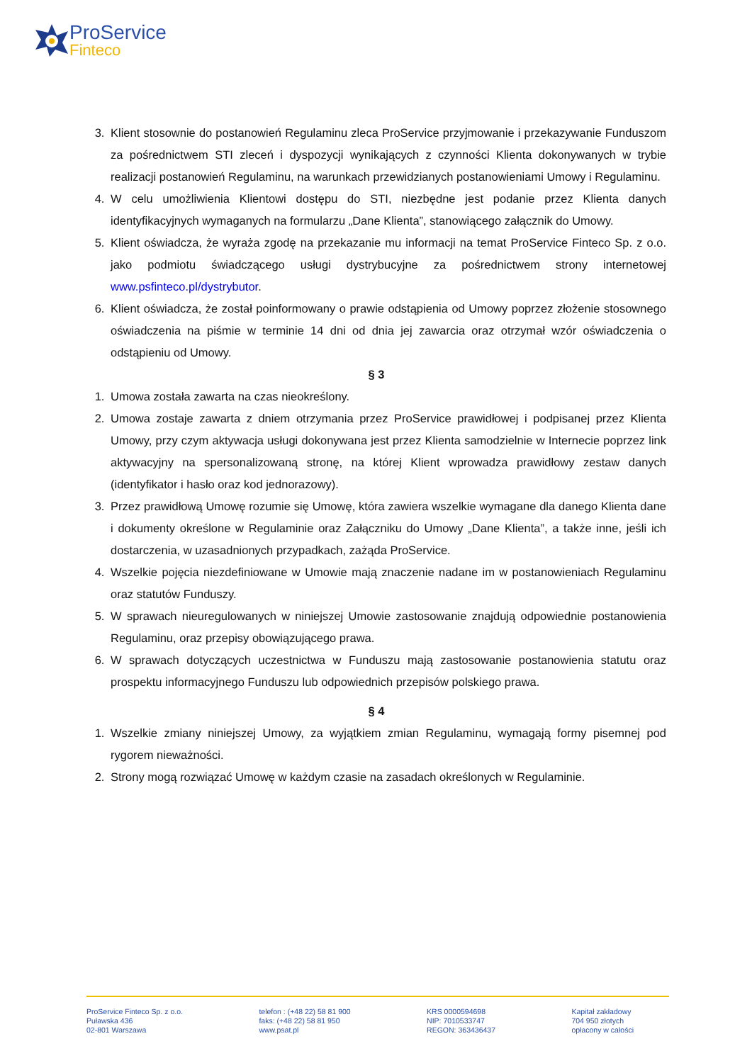ProService
Finteco
3. Klient stosownie do postanowień Regulaminu zleca ProService przyjmowanie i przekazywanie Funduszom za pośrednictwem STI zleceń i dyspozycji wynikających z czynności Klienta dokonywanych w trybie realizacji postanowień Regulaminu, na warunkach przewidzianych postanowieniami Umowy i Regulaminu.
4. W celu umożliwienia Klientowi dostępu do STI, niezbędne jest podanie przez Klienta danych identyfikacyjnych wymaganych na formularzu „Dane Klienta”, stanowiącego załącznik do Umowy.
5. Klient oświadcza, że wyraża zgodę na przekazanie mu informacji na temat ProService Finteco Sp. z o.o. jako podmiotu świadczącego usługi dystrybucyjne za pośrednictwem strony internetowej www.psfinteco.pl/dystrybutor.
6. Klient oświadcza, że został poinformowany o prawie odstąpienia od Umowy poprzez złożenie stosownego oświadczenia na piśmie w terminie 14 dni od dnia jej zawarcia oraz otrzymał wzór oświadczenia o odstąpieniu od Umowy.
§ 3
1. Umowa została zawarta na czas nieokreślony.
2. Umowa zostaje zawarta z dniem otrzymania przez ProService prawidłowej i podpisanej przez Klienta Umowy, przy czym aktywacja usługi dokonywana jest przez Klienta samodzielnie w Internecie poprzez link aktywacyjny na spersonalizowaną stronę, na której Klient wprowadza prawidłowy zestaw danych (identyfikator i hasło oraz kod jednorazowy).
3. Przez prawidłową Umowę rozumie się Umowę, która zawiera wszelkie wymagane dla danego Klienta dane i dokumenty określone w Regulaminie oraz Załączniku do Umowy „Dane Klienta”, a także inne, jeśli ich dostarczenia, w uzasadnionych przypadkach, zażąda ProService.
4. Wszelkie pojęcia niezdefiniowane w Umowie mają znaczenie nadane im w postanowieniach Regulaminu oraz statutów Funduszy.
5. W sprawach nieuregulowanych w niniejszej Umowie zastosowanie znajdują odpowiednie postanowienia Regulaminu, oraz przepisy obowiązującego prawa.
6. W sprawach dotyczących uczestnictwa w Funduszu mają zastosowanie postanowienia statutu oraz prospektu informacyjnego Funduszu lub odpowiednich przepisów polskiego prawa.
§ 4
1. Wszelkie zmiany niniejszej Umowy, za wyjątkiem zmian Regulaminu, wymagają formy pisemnej pod rygorem nieważności.
2. Strony mogą rozwiązać Umowę w każdym czasie na zasadach określonych w Regulaminie.
ProService Finteco Sp. z o.o.
Puławska 436
02-801 Warszawa
telefon : (+48 22) 58 81 900
faks: (+48 22) 58 81 950
www.psat.pl
KRS 0000594698
NIP: 7010533747
REGON: 363436437
Kapitał zakładowy
704 950 złotych
opłacony w całości